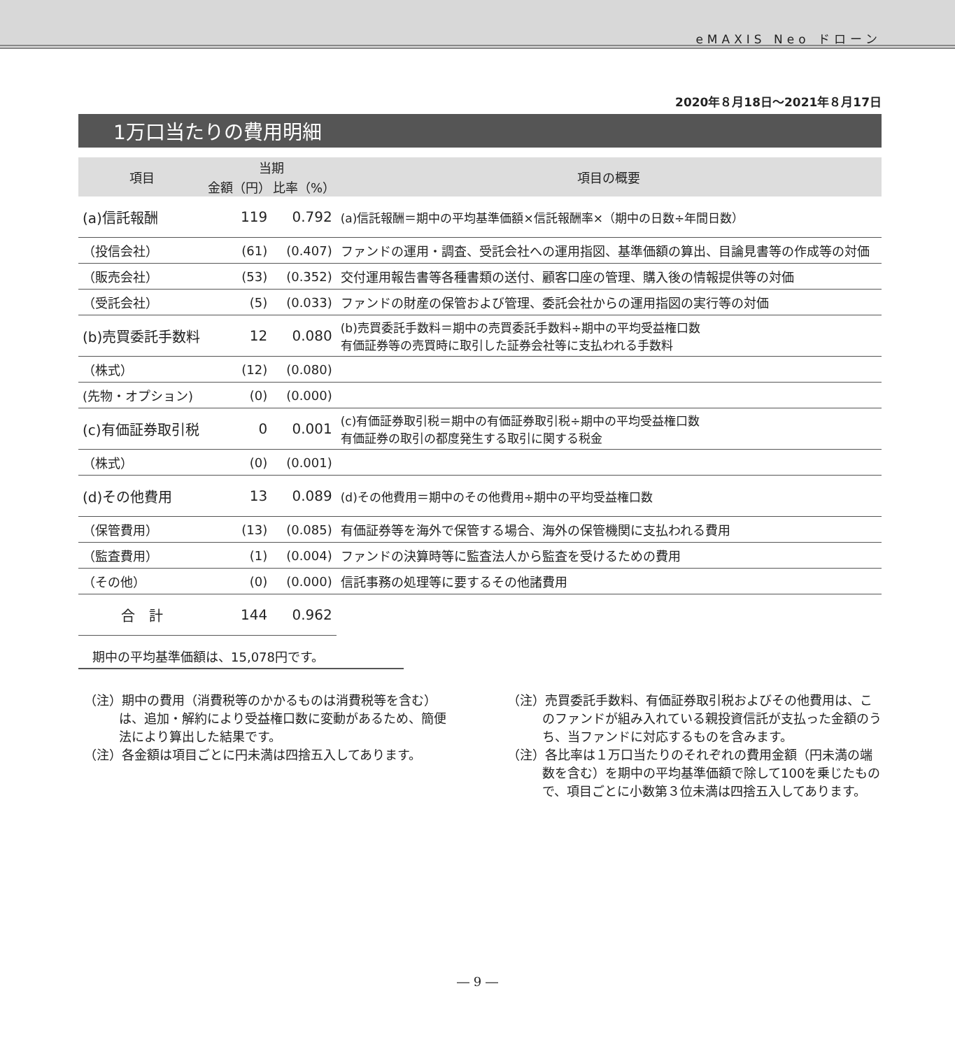eMAXIS Neo ドローン
2020年８月18日～2021年８月17日
1万口当たりの費用明細
| 項目 | 当期 | | 項目の概要 |
| --- | --- | --- | --- |
| | 金額（円） | 比率（%） | |
| (a)信託報酬 | 119 | 0.792 | (a)信託報酬＝期中の平均基準価額×信託報酬率×（期中の日数÷年間日数） |
| （投信会社） | (61) | (0.407) | ファンドの運用・調査、受託会社への運用指図、基準価額の算出、目論見書等の作成等の対価 |
| （販売会社） | (53) | (0.352) | 交付運用報告書等各種書類の送付、顧客口座の管理、購入後の情報提供等の対価 |
| （受託会社） | (5) | (0.033) | ファンドの財産の保管および管理、委託会社からの運用指図の実行等の対価 |
| (b)売買委託手数料 | 12 | 0.080 | (b)売買委託手数料＝期中の売買委託手数料÷期中の平均受益権口数 有価証券等の売買時に取引した証券会社等に支払われる手数料 |
| （株式） | (12) | (0.080) | |
| (先物・オプション) | (0) | (0.000) | |
| (c)有価証券取引税 | 0 | 0.001 | (c)有価証券取引税＝期中の有価証券取引税÷期中の平均受益権口数 有価証券の取引の都度発生する取引に関する税金 |
| （株式） | (0) | (0.001) | |
| (d)その他費用 | 13 | 0.089 | (d)その他費用＝期中のその他費用÷期中の平均受益権口数 |
| （保管費用） | (13) | (0.085) | 有価証券等を海外で保管する場合、海外の保管機関に支払われる費用 |
| （監査費用） | (1) | (0.004) | ファンドの決算時等に監査法人から監査を受けるための費用 |
| （その他） | (0) | (0.000) | 信託事務の処理等に要するその他諸費用 |
| 合 計 | 144 | 0.962 | |
期中の平均基準価額は、15,078円です。
（注）期中の費用（消費税等のかかるものは消費税等を含む）は、追加・解約により受益権口数に変動があるため、簡便法により算出した結果です。
（注）各金額は項目ごとに円未満は四捨五入してあります。
（注）売買委託手数料、有価証券取引税およびその他費用は、このファンドが組み入れている親投資信託が支払った金額のうち、当ファンドに対応するものを含みます。
（注）各比率は１万口当たりのそれぞれの費用金額（円未満の端数を含む）を期中の平均基準価額で除して100を乗じたもので、項目ごとに小数第３位未満は四捨五入してあります。
― 9 ―